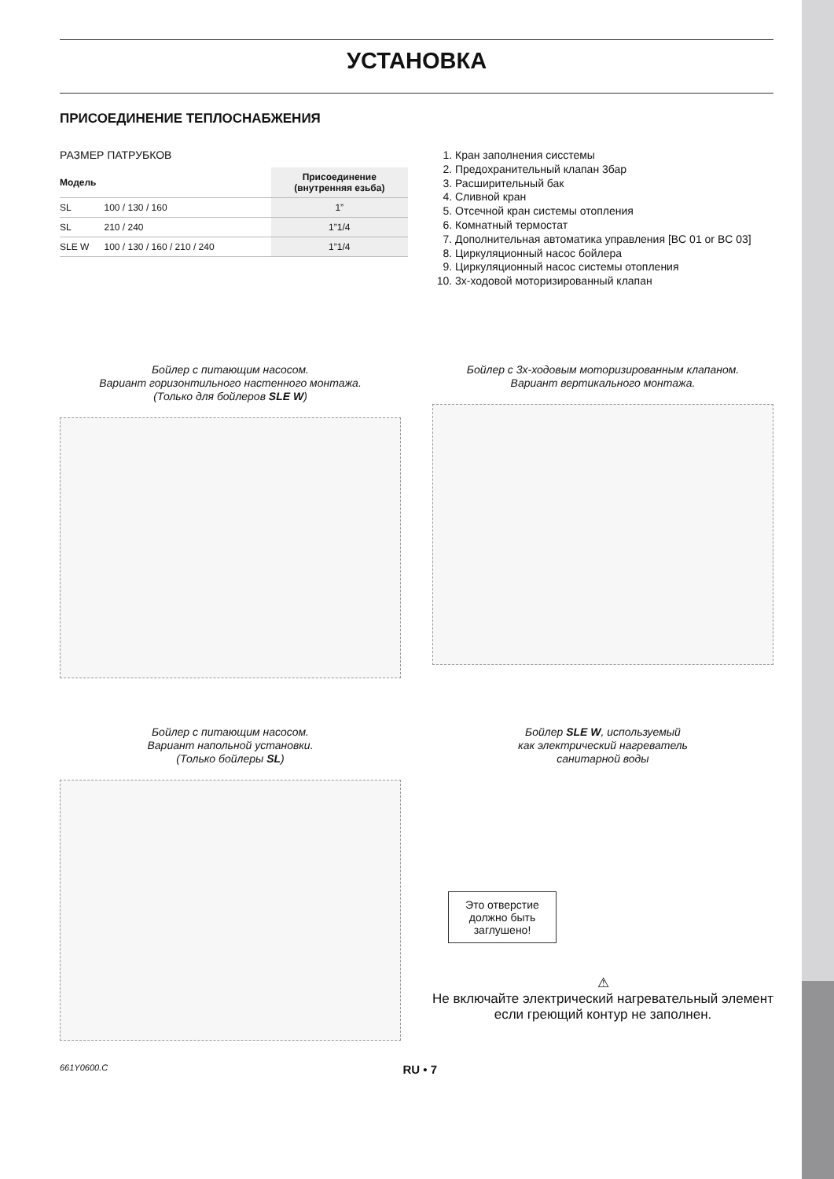УСТАНОВКА
ПРИСОЕДИНЕНИЕ ТЕПЛОСНАБЖЕНИЯ
РАЗМЕР ПАТРУБКОВ
| Модель | | Присоединение (внутренняя езьба) |
| --- | --- | --- |
| SL | 100 / 130 / 160 | 1” |
| SL | 210 / 240 | 1”1/4 |
| SLE W | 100 / 130 / 160 / 210 / 240 | 1”1/4 |
1. Кран заполнения сисстемы
2. Предохранительный клапан 3бар
3. Расширительный бак
4. Сливной кран
5. Отсечной кран системы отопления
6. Комнатный термостат
7. Дополнительная автоматика управления [BC 01 or BC 03]
8. Циркуляционный насос бойлера
9. Циркуляционный насос системы отопления
10. 3х-ходовой моторизированный клапан
Бойлер с питающим насосом.
Вариант горизонтильного настенного монтажа.
(Только для бойлеров SLE W)
Бойлер с 3х-ходовым моторизированным клапаном.
Вариант вертикального монтажа.
Бойлер с питающим насосом.
Вариант напольной установки.
(Только бойлеры SL)
Бойлер SLE W, используемый
как электрический нагреватель
санитарной воды
Это отверстие должно быть заглушено!
⚠
Не включайте электрический нагревательный элемент если греющий контур не заполнен.
661Y0600.C RU • 7